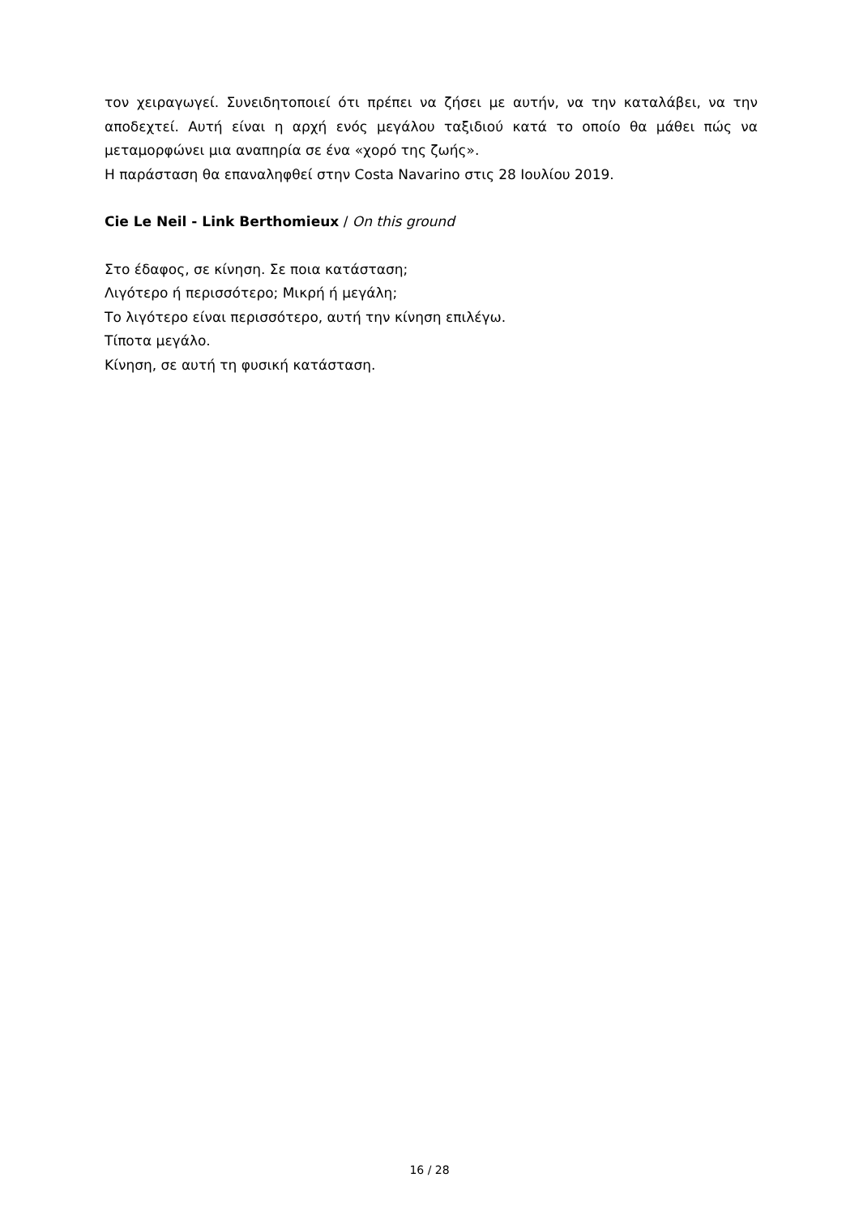τον χειραγωγεί. Συνειδητοποιεί ότι πρέπει να ζήσει με αυτήν, να την καταλάβει, να την αποδεχτεί. Αυτή είναι η αρχή ενός μεγάλου ταξιδιού κατά το οποίο θα μάθει πώς να μεταμορφώνει μια αναπηρία σε ένα «χορό της ζωής».
Η παράσταση θα επαναληφθεί στην Costa Navarino στις 28 Ιουλίου 2019.
Cie Le Neil - Link Berthomieux / On this ground
Στο έδαφος, σε κίνηση. Σε ποια κατάσταση;
Λιγότερο ή περισσότερο; Μικρή ή μεγάλη;
Το λιγότερο είναι περισσότερο, αυτή την κίνηση επιλέγω.
Τίποτα μεγάλο.
Κίνηση, σε αυτή τη φυσική κατάσταση.
16 / 28